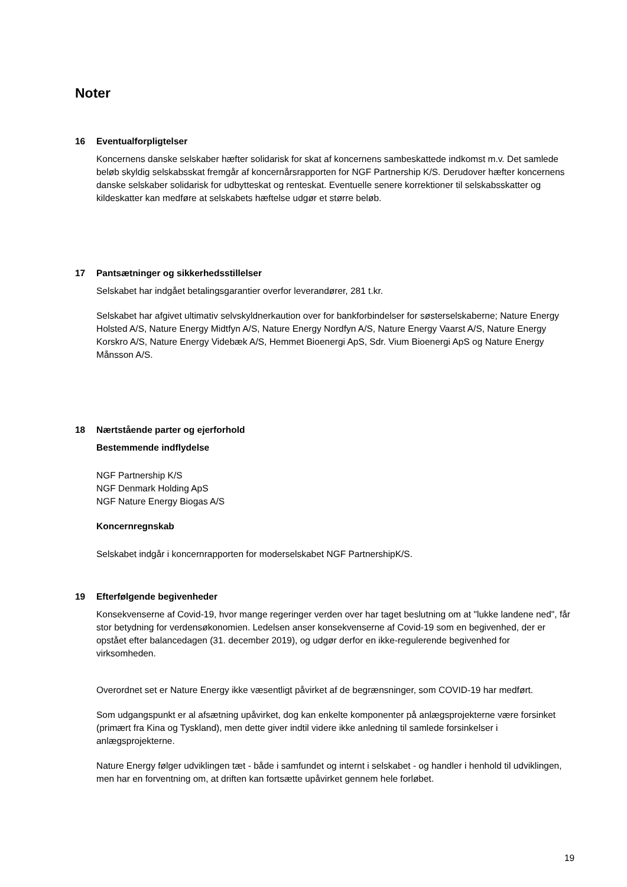Noter
16 Eventualforpligtelser
Koncernens danske selskaber hæfter solidarisk for skat af koncernens sambeskattede indkomst m.v. Det samlede beløb skyldig selskabsskat fremgår af koncernårsrapporten for NGF Partnership K/S. Derudover hæfter koncernens danske selskaber solidarisk for udbytteskat og renteskat. Eventuelle senere korrektioner til selskabsskatter og kildeskatter kan medføre at selskabets hæftelse udgør et større beløb.
17 Pantsætninger og sikkerhedsstillelser
Selskabet har indgået betalingsgarantier overfor leverandører, 281 t.kr.
Selskabet har afgivet ultimativ selvskyldnerkaution over for bankforbindelser for søsterselskaberne; Nature Energy Holsted A/S, Nature Energy Midtfyn A/S, Nature Energy Nordfyn A/S, Nature Energy Vaarst A/S, Nature Energy Korskro A/S, Nature Energy Videbæk A/S, Hemmet Bioenergi ApS, Sdr. Vium Bioenergi ApS og Nature Energy Månsson A/S.
18 Nærtstående parter og ejerforhold
Bestemmende indflydelse
NGF Partnership K/S
NGF Denmark Holding ApS
NGF Nature Energy Biogas A/S
Koncernregnskab
Selskabet indgår i koncernrapporten for moderselskabet NGF PartnershipK/S.
19 Efterfølgende begivenheder
Konsekvenserne af Covid-19, hvor mange regeringer verden over har taget beslutning om at "lukke landene ned", får stor betydning for verdensøkonomien. Ledelsen anser konsekvenserne af Covid-19 som en begivenhed, der er opstået efter balancedagen (31. december 2019), og udgør derfor en ikke-regulerende begivenhed for virksomheden.
Overordnet set er Nature Energy ikke væsentligt påvirket af de begrænsninger, som COVID-19 har medført.
Som udgangspunkt er al afsætning upåvirket, dog kan enkelte komponenter på anlægsprojekterne være forsinket (primært fra Kina og Tyskland), men dette giver indtil videre ikke anledning til samlede forsinkelser i anlægsprojekterne.
Nature Energy følger udviklingen tæt - både i samfundet og internt i selskabet - og handler i henhold til udviklingen, men har en forventning om, at driften kan fortsætte upåvirket gennem hele forløbet.
19